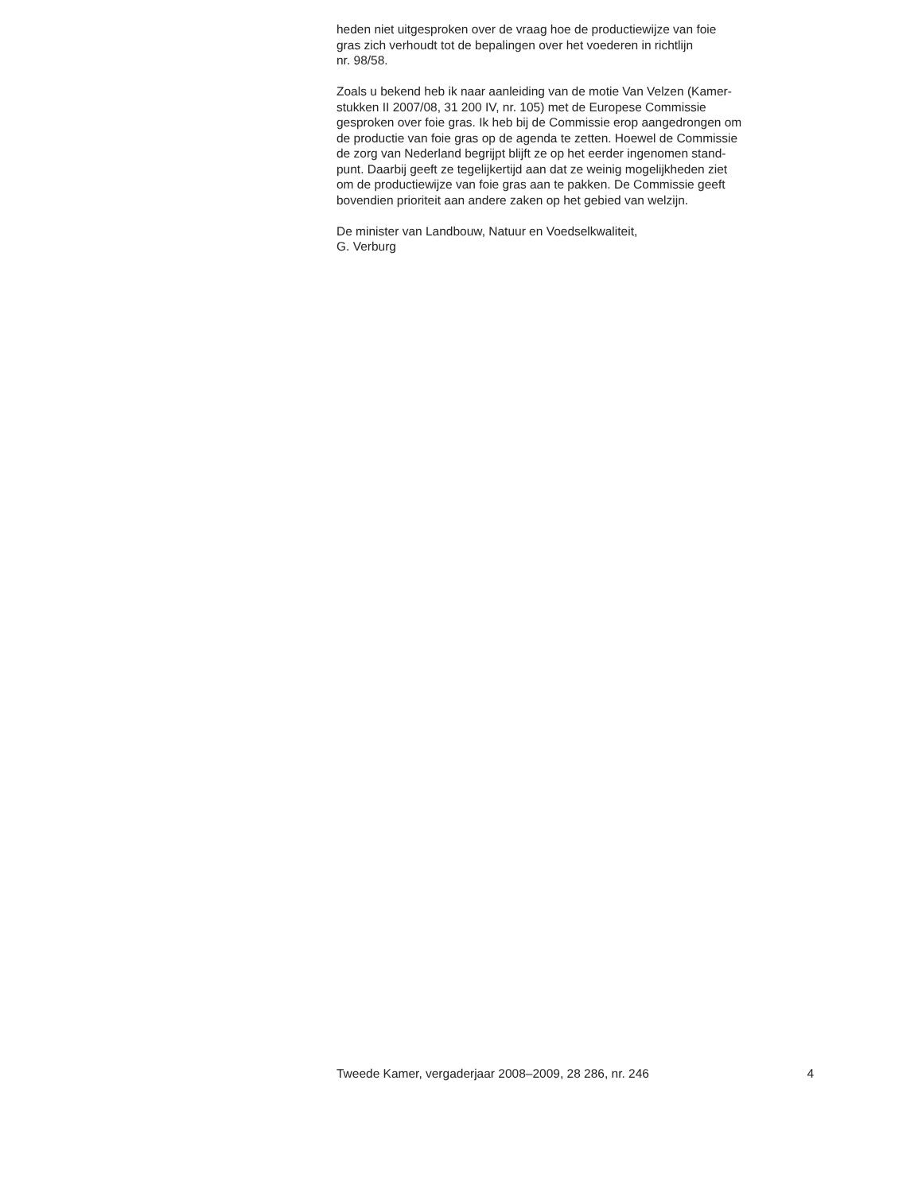heden niet uitgesproken over de vraag hoe de productiewijze van foie
gras zich verhoudt tot de bepalingen over het voederen in richtlijn
nr. 98/58.
Zoals u bekend heb ik naar aanleiding van de motie Van Velzen (Kamer-
stukken II 2007/08, 31 200 IV, nr. 105) met de Europese Commissie
gesproken over foie gras. Ik heb bij de Commissie erop aangedrongen om
de productie van foie gras op de agenda te zetten. Hoewel de Commissie
de zorg van Nederland begrijpt blijft ze op het eerder ingenomen stand-
punt. Daarbij geeft ze tegelijkertijd aan dat ze weinig mogelijkheden ziet
om de productiewijze van foie gras aan te pakken. De Commissie geeft
bovendien prioriteit aan andere zaken op het gebied van welzijn.
De minister van Landbouw, Natuur en Voedselkwaliteit,
G. Verburg
Tweede Kamer, vergaderjaar 2008–2009, 28 286, nr. 246 4